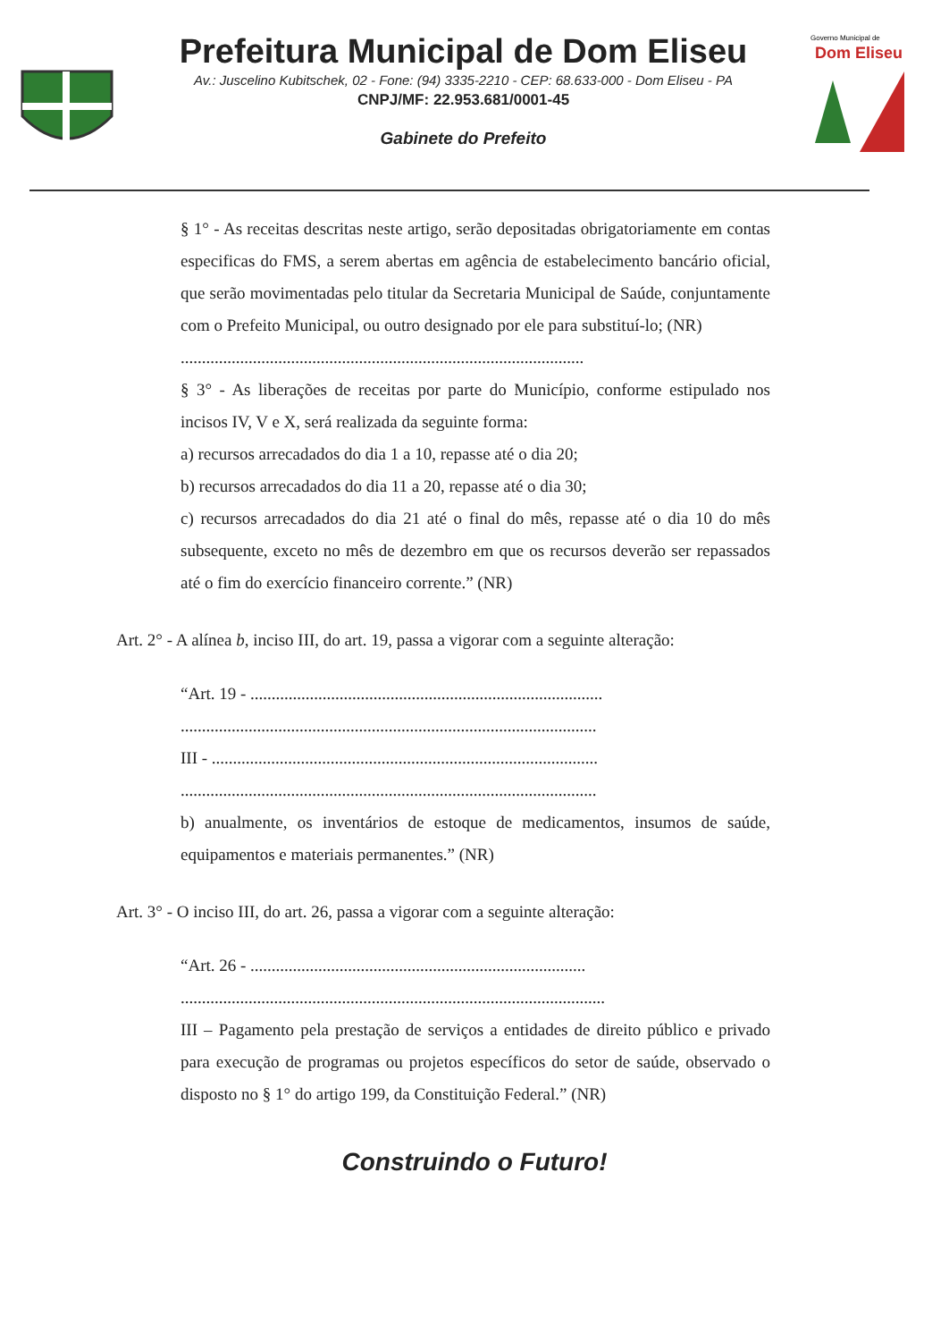Prefeitura Municipal de Dom Eliseu
Av.: Juscelino Kubitschek, 02 - Fone: (94) 3335-2210 - CEP: 68.633-000 - Dom Eliseu - PA
CNPJ/MF: 22.953.681/0001-45
Gabinete do Prefeito
Governo Municipal de
Dom Eliseu
§ 1° - As receitas descritas neste artigo, serão depositadas obrigatoriamente em contas especificas do FMS, a serem abertas em agência de estabelecimento bancário oficial, que serão movimentadas pelo titular da Secretaria Municipal de Saúde, conjuntamente com o Prefeito Municipal, ou outro designado por ele para substituí-lo; (NR)
...............................................................................................
§ 3° - As liberações de receitas por parte do Município, conforme estipulado nos incisos IV, V e X, será realizada da seguinte forma:
a) recursos arrecadados do dia 1 a 10, repasse até o dia 20;
b) recursos arrecadados do dia 11 a 20, repasse até o dia 30;
c) recursos arrecadados do dia 21 até o final do mês, repasse até o dia 10 do mês subsequente, exceto no mês de dezembro em que os recursos deverão ser repassados até o fim do exercício financeiro corrente.” (NR)
Art. 2° - A alínea b, inciso III, do art. 19, passa a vigorar com a seguinte alteração:
“Art. 19 - ...................................................................................
..................................................................................................
III - ...........................................................................................
..................................................................................................
b) anualmente, os inventários de estoque de medicamentos, insumos de saúde, equipamentos e materiais permanentes.” (NR)
Art. 3° - O inciso III, do art. 26, passa a vigorar com a seguinte alteração:
“Art. 26 - ...............................................................................
....................................................................................................
III – Pagamento pela prestação de serviços a entidades de direito público e privado para execução de programas ou projetos específicos do setor de saúde, observado o disposto no § 1° do artigo 199, da Constituição Federal.” (NR)
Construindo o Futuro!